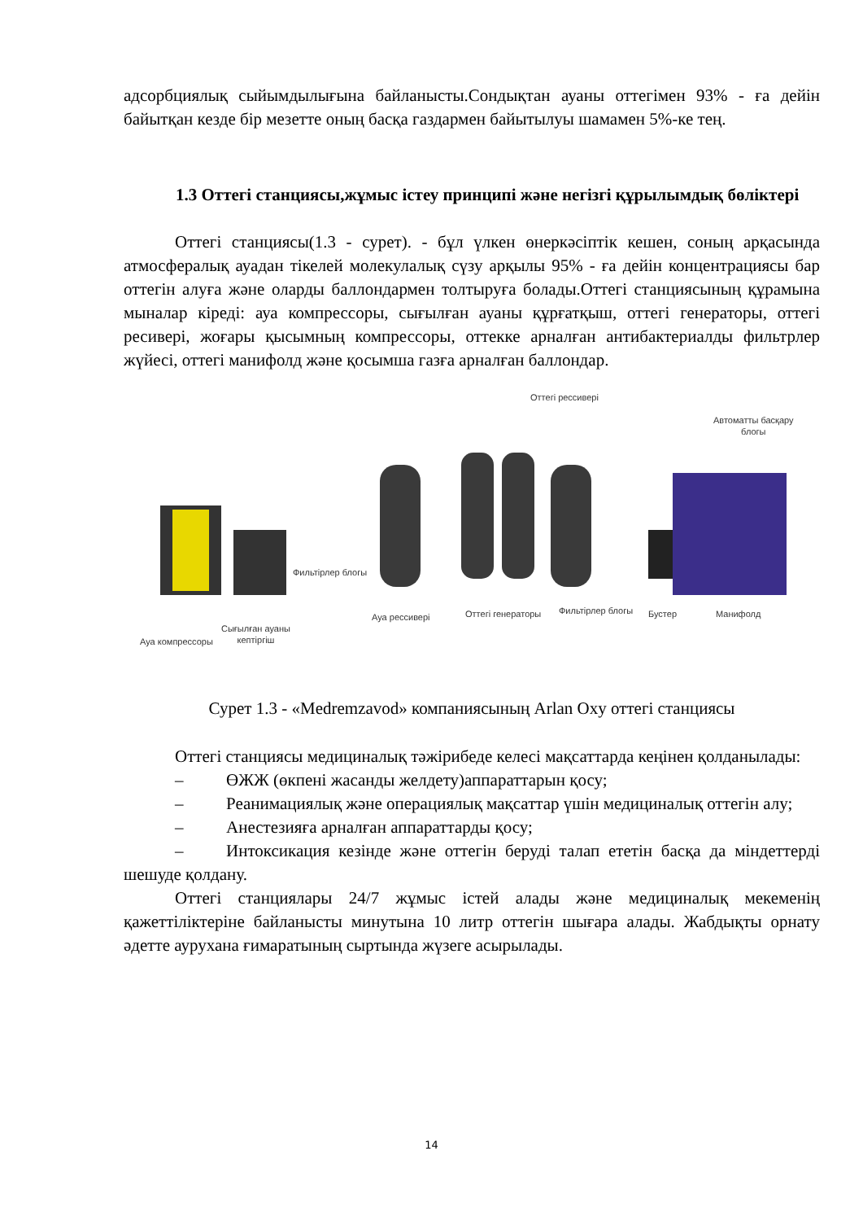адсорбциялық сыйымдылығына байланысты.Сондықтан ауаны оттегімен 93% - ға дейін байытқан кезде бір мезетте оның басқа газдармен байытылуы шамамен 5%-ке тең.
1.3 Оттегі станциясы,жұмыс істеу принципі және негізгі құрылымдық бөліктері
Оттегі станциясы(1.3 - сурет). - бұл үлкен өнеркәсіптік кешен, соның арқасында атмосфералық ауадан тікелей молекулалық сүзу арқылы 95% - ға дейін концентрациясы бар оттегін алуға және оларды баллондармен толтыруға болады.Оттегі станциясының құрамына мыналар кіреді: ауа компрессоры, сығылған ауаны құрғатқыш, оттегі генераторы, оттегі ресивері, жоғары қысымның компрессоры, оттекке арналған антибактериалды фильтрлер жүйесі, оттегі манифолд және қосымша газға арналған баллондар.
Оттегі рессивері
Автоматты басқару
блогы
Фильтірлер блогы
Ауа компрессоры
Сығылған ауаны
кептіргіш
Ауа рессивері Оттегі генераторы Фильтірлер блогы Бустер Манифолд
Сурет 1.3 - «Medremzavod» компаниясының Arlan Oxy оттегі станциясы
Оттегі станциясы медициналық тәжірибеде келесі мақсаттарда кеңінен қолданылады:
– ӨЖЖ (өкпені жасанды желдету)аппараттарын қосу;
– Реанимациялық және операциялық мақсаттар үшін медициналық оттегін алу;
– Анестезияға арналған аппараттарды қосу;
– Интоксикация кезінде және оттегін беруді талап ететін басқа да міндеттерді шешуде қолдану.
Оттегі станциялары 24/7 жұмыс істей алады және медициналық мекеменің қажеттіліктеріне байланысты минутына 10 литр оттегін шығара алады. Жабдықты орнату әдетте аурухана ғимаратының сыртында жүзеге асырылады.
14